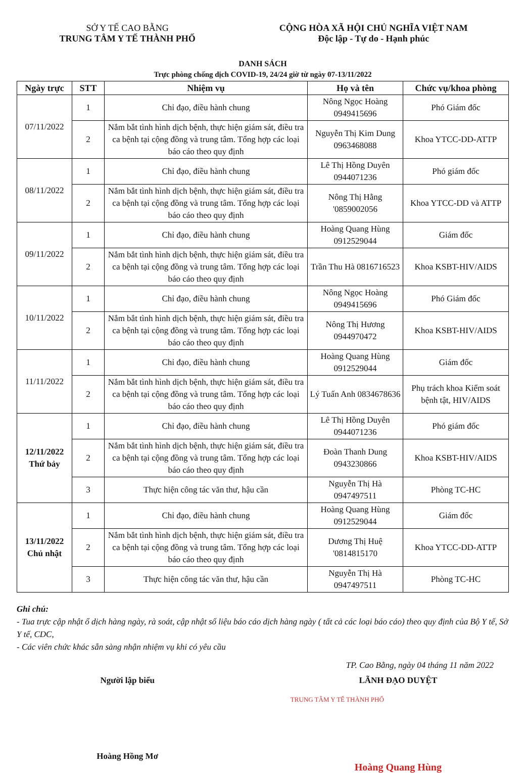SỞ Y TẾ CAO BẰNG
TRUNG TÂM Y TẾ THÀNH PHỐ
CỘNG HÒA XÃ HỘI CHỦ NGHĨA VIỆT NAM
Độc lập - Tự do - Hạnh phúc
DANH SÁCH
Trực phòng chống dịch COVID-19, 24/24 giờ từ ngày 07-13/11/2022
| Ngày trực | STT | Nhiệm vụ | Họ và tên | Chức vụ/khoa phòng |
| --- | --- | --- | --- | --- |
| 07/11/2022 | 1 | Chỉ đạo, điều hành chung | Nông Ngọc Hoàng 0949415696 | Phó Giám đốc |
| | 2 | Nắm bắt tình hình dịch bệnh, thực hiện giám sát, điều tra ca bệnh tại cộng đồng và trung tâm. Tổng hợp các loại báo cáo theo quy định | Nguyễn Thị Kim Dung 0963468088 | Khoa YTCC-DD-ATTP |
| 08/11/2022 | 1 | Chỉ đạo, điều hành chung | Lê Thị Hồng Duyên 0944071236 | Phó giám đốc |
| | 2 | Nắm bắt tình hình dịch bệnh, thực hiện giám sát, điều tra ca bệnh tại cộng đồng và trung tâm. Tổng hợp các loại báo cáo theo quy định | Nông Thị Hằng '0859002056 | Khoa YTCC-DD và ATTP |
| 09/11/2022 | 1 | Chỉ đạo, điều hành chung | Hoàng Quang Hùng 0912529044 | Giám đốc |
| | 2 | Nắm bắt tình hình dịch bệnh, thực hiện giám sát, điều tra ca bệnh tại cộng đồng và trung tâm. Tổng hợp các loại báo cáo theo quy định | Trần Thu Hà 0816716523 | Khoa KSBT-HIV/AIDS |
| 10/11/2022 | 1 | Chỉ đạo, điều hành chung | Nông Ngọc Hoàng 0949415696 | Phó Giám đốc |
| | 2 | Nắm bắt tình hình dịch bệnh, thực hiện giám sát, điều tra ca bệnh tại cộng đồng và trung tâm. Tổng hợp các loại báo cáo theo quy định | Nông Thị Hương 0944970472 | Khoa KSBT-HIV/AIDS |
| 11/11/2022 | 1 | Chỉ đạo, điều hành chung | Hoàng Quang Hùng 0912529044 | Giám đốc |
| | 2 | Nắm bắt tình hình dịch bệnh, thực hiện giám sát, điều tra ca bệnh tại cộng đồng và trung tâm. Tổng hợp các loại báo cáo theo quy định | Lý Tuấn Anh 0834678636 | Phụ trách khoa Kiểm soát bệnh tật, HIV/AIDS |
| 12/11/2022 Thứ bảy | 1 | Chỉ đạo, điều hành chung | Lê Thị Hồng Duyên 0944071236 | Phó giám đốc |
| | 2 | Nắm bắt tình hình dịch bệnh, thực hiện giám sát, điều tra ca bệnh tại cộng đồng và trung tâm. Tổng hợp các loại báo cáo theo quy định | Đoàn Thanh Dung 0943230866 | Khoa KSBT-HIV/AIDS |
| | 3 | Thực hiện công tác văn thư, hậu cần | Nguyễn Thị Hà 0947497511 | Phòng TC-HC |
| 13/11/2022 Chủ nhật | 1 | Chỉ đạo, điều hành chung | Hoàng Quang Hùng 0912529044 | Giám đốc |
| | 2 | Nắm bắt tình hình dịch bệnh, thực hiện giám sát, điều tra ca bệnh tại cộng đồng và trung tâm. Tổng hợp các loại báo cáo theo quy định | Dương Thị Huệ '0814815170 | Khoa YTCC-DD-ATTP |
| | 3 | Thực hiện công tác văn thư, hậu cần | Nguyễn Thị Hà 0947497511 | Phòng TC-HC |
Ghi chú:
- Tua trực cập nhật ổ dịch hàng ngày, rà soát, cập nhật số liệu báo cáo dịch hàng ngày ( tất cả các loại báo cáo) theo quy định của Bộ Y tế, Sở Y tế, CDC,
- Các viên chức khác sẵn sàng nhận nhiệm vụ khi có yêu cầu
TP. Cao Bằng, ngày 04 tháng 11 năm 2022
Người lập biểu
Hoàng Hồng Mơ
LÃNH ĐẠO DUYỆT
TRUNG TÂM Y TẾ THÀNH PHỐ
Hoàng Quang Hùng